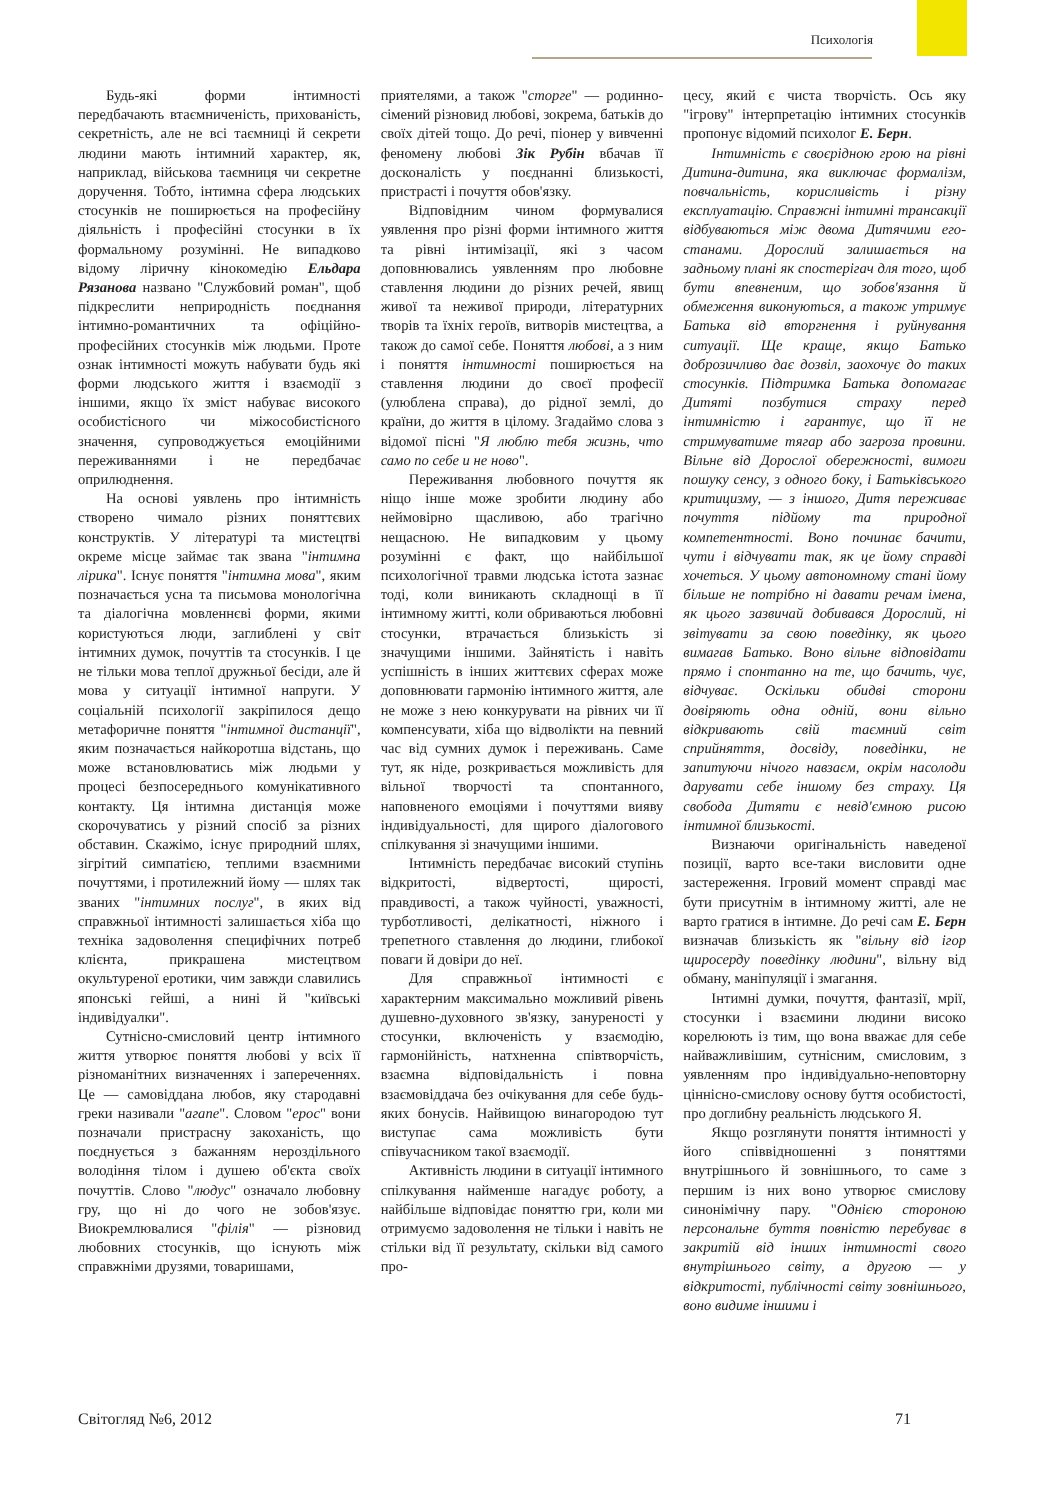Психологія
Будь-які форми інтимності передбачають втаємниченість, прихованість, секретність, але не всі таємниці й секрети людини мають інтимний характер, як, наприклад, військова таємниця чи секретне доручення. Тобто, інтимна сфера людських стосунків не поширюється на професійну діяльність і професійні стосунки в їх формальному розумінні. Не випадково відому ліричну кінокомедію Ельдара Рязанова названо "Службовий роман", щоб підкреслити неприродність поєднання інтимно-романтичних та офіційно-професійних стосунків між людьми. Проте ознак інтимності можуть набувати будь які форми людського життя і взаємодії з іншими, якщо їх зміст набуває високого особистісного чи міжособистісного значення, супроводжується емоційними переживаннями і не передбачає оприлюднення.
На основі уявлень про інтимність створено чимало різних поняттєвих конструктів. У літературі та мистецтві окреме місце займає так звана "інтимна лірика". Існує поняття "інтимна мова", яким позначається усна та письмова монологічна та діалогічна мовленнєві форми, якими користуються люди, заглиблені у світ інтимних думок, почуттів та стосунків. І це не тільки мова теплої дружньої бесіди, але й мова у ситуації інтимної напруги. У соціальній психології закріпилося дещо метафоричне поняття "інтимної дистанції", яким позначається найкоротша відстань, що може встановлюватись між людьми у процесі безпосереднього комунікативного контакту. Ця інтимна дистанція може скорочуватись у різний спосіб за різних обставин. Скажімо, існує природний шлях, зігрітий симпатією, теплими взаємними почуттями, і протилежний йому — шлях так званих "інтимних послуг", в яких від справжньої інтимності залишається хіба що техніка задоволення специфічних потреб клієнта, прикрашена мистецтвом окультуреної еротики, чим завжди славились японські гейші, а нині й "київські індивідуалки".
Сутнісно-смисловий центр інтимного життя утворює поняття любові у всіх її різноманітних визначеннях і запереченнях. Це — самовіддана любов, яку стародавні греки називали "агапе". Словом "ерос" вони позначали пристрасну закоханість, що поєднується з бажанням нероздільного володіння тілом і душею об'єкта своїх почуттів. Слово "людус" означало любовну гру, що ні до чого не зобов'язує. Виокремлювалися "філія" — різновид любовних стосунків, що існують між справжніми друзями, товаришами,
приятелями, а також "сторге" — родинно-сімений різновид любові, зокрема, батьків до своїх дітей тощо. До речі, піонер у вивченні феномену любові Зік Рубін вбачав її досконалість у поєднанні близькості, пристрасті і почуття обов'язку.
Відповідним чином формувалися уявлення про різні форми інтимного життя та рівні інтимізації, які з часом доповнювались уявленням про любовне ставлення людини до різних речей, явищ живої та неживої природи, літературних творів та їхніх героїв, витворів мистецтва, а також до самої себе. Поняття любові, а з ним і поняття інтимності поширюється на ставлення людини до своєї професії (улюблена справа), до рідної землі, до країни, до життя в цілому. Згадаймо слова з відомої пісні "Я люблю тебя жизнь, что само по себе и не ново".
Переживання любовного почуття як ніщо інше може зробити людину або неймовірно щасливою, або трагічно нещасною. Не випадковим у цьому розумінні є факт, що найбільшої психологічної травми людська істота зазнає тоді, коли виникають складнощі в її інтимному житті, коли обриваються любовні стосунки, втрачається близькість зі значущими іншими. Зайнятість і навіть успішність в інших життєвих сферах може доповнювати гармонію інтимного життя, але не може з нею конкурувати на рівних чи її компенсувати, хіба що відволікти на певний час від сумних думок і переживань. Саме тут, як ніде, розкривається можливість для вільної творчості та спонтанного, наповненого емоціями і почуттями вияву індивідуальності, для щирого діалогового спілкування зі значущими іншими.
Інтимність передбачає високий ступінь відкритості, відвертості, щирості, правдивості, а також чуйності, уважності, турботливості, делікатності, ніжного і трепетного ставлення до людини, глибокої поваги й довіри до неї.
Для справжньої інтимності є характерним максимально можливий рівень душевно-духовного зв'язку, зануреності у стосунки, включеність у взаємодію, гармонійність, натхненна співтворчість, взаємна відповідальність і повна взаємовіддача без очікування для себе будь-яких бонусів. Найвищою винагородою тут виступає сама можливість бути співучасником такої взаємодії.
Активність людини в ситуації інтимного спілкування найменше нагадує роботу, а найбільше відповідає поняттю гри, коли ми отримуємо задоволення не тільки і навіть не стільки від її результату, скільки від самого про-
цесу, який є чиста творчість. Ось яку "ігрову" інтерпретацію інтимних стосунків пропонує відомий психолог Е. Берн.
Інтимність є своєрідною грою на рівні Дитина-дитина, яка виключає формалізм, повчальність, корисливість і різну експлуатацію. Справжні інтимні трансакції відбуваються між двома Дитячими его-станами. Дорослий залишається на задньому плані як спостерігач для того, щоб бути впевненим, що зобов'язання й обмеження виконуються, а також утримує Батька від вторгнення і руйнування ситуації. Ще краще, якщо Батько доброзичливо дає дозвіл, заохочує до таких стосунків. Підтримка Батька допомагає Дитяті позбутися страху перед інтимністю і гарантує, що її не стримуватиме тягар або загроза провини. Вільне від Дорослої обережності, вимоги пошуку сенсу, з одного боку, і Батьківського критицизму, — з іншого, Дитя переживає почуття підйому та природної компетентності. Воно починає бачити, чути і відчувати так, як це йому справді хочеться. У цьому автономному стані йому більше не потрібно ні давати речам імена, як цього зазвичай добивався Дорослий, ні звітувати за свою поведінку, як цього вимагав Батько. Воно вільне відповідати прямо і спонтанно на те, що бачить, чує, відчуває. Оскільки обидві сторони довіряють одна одній, вони вільно відкривають свій таємний світ сприйняття, досвіду, поведінки, не запитуючи нічого навзаєм, окрім насолоди дарувати себе іншому без страху. Ця свобода Дитяти є невід'ємною рисою інтимної близькості.
Визнаючи оригінальність наведеної позиції, варто все-таки висловити одне застереження. Ігровий момент справді має бути присутнім в інтимному житті, але не варто гратися в інтимне. До речі сам Е. Берн визначав близькість як "вільну від ігор щиросерду поведінку людини", вільну від обману, маніпуляції і змагання.
Інтимні думки, почуття, фантазії, мрії, стосунки і взаємини людини високо корелюють із тим, що вона вважає для себе найважливішим, сутнісним, смисловим, з уявленням про індивідуально-неповторну ціннісно-смислову основу буття особистості, про доглибну реальність людського Я.
Якщо розглянути поняття інтимності у його співвідношенні з поняттями внутрішнього й зовнішнього, то саме з першим із них воно утворює смислову синонімічну пару. "Однією стороною персональне буття повністю перебуває в закритій від інших інтимності свого внутрішнього світу, а другою — у відкритості, публічності світу зовнішнього, воно видиме іншими і
Світогляд №6, 2012 71